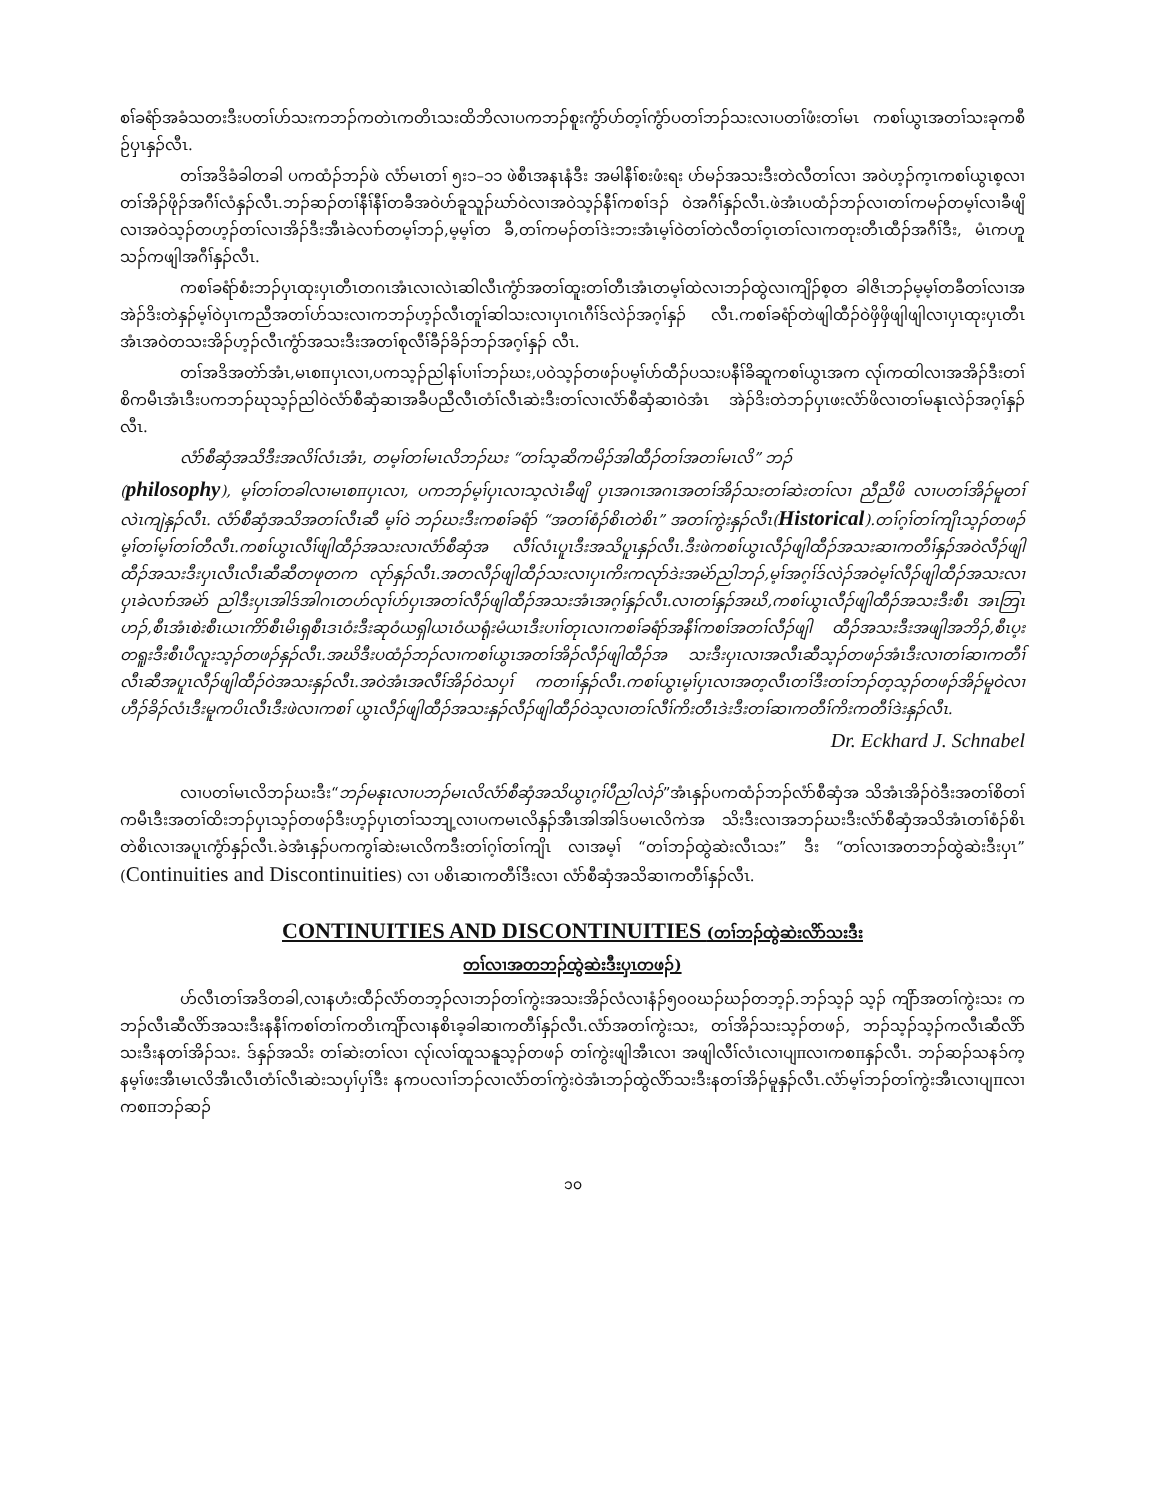စၢ်ခရံာ်အခံသတးဒီးပတၢ်ဟ်သးကဘၣ်ကတဲၤကတိၤသးထိဘိလၢပကဘၣ်စူးကွံာ်ဟ်တ့ၢ်ကွံာ်ပတၢ်ဘၣ်သးလၢပတၢ်ဖံးတၢ်မၤ ကစၢ်ယွၤအတၢ်သးခုကစီဉ်ပှၤနှၣ်လီၤ.
တၢ်အဒိခံခါတခါ ပကထံၣ်ဘၣ်ဖဲ လံာ်မၤတၢ် ၅း၁–၁၁ ဖဲစီၤအနၤနံဒီး အမါနီၢ်စးဖံးရး ဟ်မၣ်အသးဒီးတဲလီတၢ်လၢ အဝဲဟ့ၣ်က့ၤကစၢ်ယွၤစ့လၢတၢ်အိၣ်ဖိုၣ်အဂီၢ်လံနှၣ်လီၤ.ဘၣ်ဆၣ်တၢ်နီၢ်နီၢ်တခီအဝဲဟ်ခူသူၣ်ဃာ်ဝဲလၢအဝဲသ့ၣ်နီၢ်ကစၢ်ဒၣ် ဝဲအဂီၢ်နှၣ်လီၤ.ဖဲအံၤပထံၣ်ဘၣ်လၢတၢ်ကမၣ်တမ့ၢ်လၢခီဖျိလၢအဝဲသ့ၣ်တဟ့ၣ်တၢ်လၢအိၣ်ဒီးအီၤခဲလၢာ်တမ့ၢ်ဘၣ်,မ့မ့ၢ်တ ခီ,တၢ်ကမၣ်တၢ်ဒဲးဘးအံၤမ့ၢ်ဝဲတၢ်တဲလီတၢ်ဝ့ၤတၢ်လၢကတုးတီၤထီၣ်အဂီၢ်ဒီး, မံၤကဟူသၣ်ကဖျါအဂီၢ်နှၣ်လီၤ.
ကစၢ်ခရံာ်စံးဘၣ်ပှၤထုးပှၤတီၤတဂၤအံၤလၢလဲၤဆါလီၤကွံာ်အတၢ်ထူးတၢ်တီၤအံၤတမ့ၢ်ထဲလၢဘၣ်ထွဲလၢကျိၣ်စ့တ ခါဇိၤဘၣ်မ့မ့ၢ်တခီတၢ်လၢအအဲၣ်ဒိးတဲနှၣ်မ့ၢ်ဝဲပှၤကညီအတၢ်ဟ်သးလၢကဘၣ်ဟ့ၣ်လီၤတူၢ်ဆါသးလၢပှၤဂၤဂီၢ်ဒ်လဲၣ်အဂ့ၢ်နှၣ် လီၤ.ကစၢ်ခရံာ်တဲဖျါထီၣ်ဝဲဖှိဖှိဖျါဖျါလၢပှၤထုးပှၤတီၤအံၤအဝဲတသးအိၣ်ဟ့ၣ်လီၤကွံာ်အသးဒီးအတၢ်စုလီၢ်ခီၣ်ခိၣ်ဘၣ်အဂ့ၢ်နှၣ် လီၤ.
တၢ်အဒိအတဲာ်အံၤ,မၤစπပှၤလၢ,ပကသ့ၣ်ညါနၢ်ပၢၢ်ဘၣ်ဃး,ပဝဲသ့ၣ်တဖၣ်ပမ့ၢ်ဟ်ထီၣ်ပသးပနီၢ်ခိဆူကစၢ်ယွၤအက လု၊်ကထါလၢအအိၣ်ဒီးတၢ်စိကမီၤအံၤဒီးပကဘၣ်ဃုသ့ၣ်ညါဝဲလံာ်စီဆှံဆၢအခီပညီလီၤတံၢ်လီၤဆဲးဒီးတၢ်လၢလံာ်စီဆှံဆၢဝဲအံၤ အဲၣ်ဒိးတဲဘၣ်ပှၤဖးလံာ်ဖိလၢတၢ်မနုၤလဲၣ်အဂ့ၢ်နှၣ်လီၤ.
လံာ်စီဆှံအသိဒီးအလိၢ်လံၤအံၤ, တမ့ၢ်တၢ်မၤလိဘၣ်ဃး “တၢ်သ့ဆိကမိၣ်အါထီၣ်တၢ်အတၢ်မၤလိ” ဘၣ်
(philosophy), မ့ၢ်တၢ်တခါလၢမၤစπပှၤလၢ, ပကဘၣ်မ့ၢ်ပှၤလၢသ့လဲၤခီဖျိ ပှၤအဂၤအဂၤအတၢ်အိၣ်သးတၢ်ဆဲးတၢ်လၢ ညီညီဖိ လၢပတၢ်အိၣ်မူတၢ်လဲၤကျဲနှၣ်လီၤ. လံာ်စီဆှံအသိအတၢ်လီၤဆီ မ့ၢ်ဝဲ ဘၣ်ဃးဒီးကစၢ်ခရံာ် “အတၢ်စံၣ်စိၤတဲစိၤ” အတၢ်ကွဲးနှၣ်လီၤ(Historical).တၢ်ဂ့ၢ်တၢ်ကျိၤသ့ၣ်တဖၣ်မ့ၢ်တၢ်မ့ၢ်တၢ်တီလီၤ.ကစၢ်ယွၤလီၢ်ဖျါထီၣ်အသးလၢလံာ်စီဆှံအ လီၢ်လံၤပူၤဒီးအသိပူၤနှၣ်လီၤ.ဒီးဖဲကစၢ်ယွၤလီၣ်ဖျါထီၣ်အသးဆၢကတီၢ်နှၣ်အဝဲလီၣ်ဖျါထီၣ်အသးဒီးပှၤလီၤလီၤဆီဆီတဖုတက လုာ်နှၣ်လီၤ.အတလီၣ်ဖျါထီၣ်သးလၢပှၤကိးကလုာ်ဒဲးအမဲာ်ညါဘၣ်,မ့ၢ်အဂ့ၢ်ဒ်လဲၣ်အဝဲမ့ၢ်လီၣ်ဖျါထီၣ်အသးလၢပှၤခဲလၢာ်အမဲာ် ညါဒီးပှၤအါဒ်အါဂၤတဟ်လုၢ်ဟ်ပှၤအတၢ်လီၣ်ဖျါထီၣ်အသးအံၤအဂ့ၢ်နှၣ်လီၤ.လၢတၢ်နှၣ်အဃိ,ကစၢ်ယွၤလီၣ်ဖျါထီၣ်အသးဒီးစီၤ အၤဘြၤဟၣ်,စီၤအံၤစဲးစီၤယၤကိာ်စီၤမိၤရှစီၤဒၤဝံးဒီးဆုဝံယရှါယၤဝံယရုံးမံယၤဒီးပၢၢ်တုၤလၢကစၢ်ခရံာ်အနီၢ်ကစၢ်အတၢ်လီၣ်ဖျါ ထီၣ်အသးဒီးအဖျါအဘိၣ်,စီၤပ့းတရူးဒီးစီၤပီလူးသ့ၣ်တဖၣ်နှၣ်လီၤ.အဃိဒီးပထံၣ်ဘၣ်လၢကစၢ်ယွၤအတၢ်အိၣ်လီၣ်ဖျါထီၣ်အ သးဒီးပှၤလၢအလီၤဆီသ့ၣ်တဖၣ်အံၤဒီးလၢတၢ်ဆၢကတီၢ်လီၤဆီအပူၤလီၣ်ဖျါထီၣ်ဝဲအသးနှၣ်လီၤ.အဝဲအံၤအလီၢ်အိၣ်ဝဲသပှၢ် ကတၢၢ်နှၣ်လီၤ.ကစၢ်ယွၤမ့ၢ်ပှၤလၢအတ့လီၤတၢ်ဒီးတၢ်ဘၣ်တ့သ့ၣ်တဖၣ်အိၣ်မူဝဲလၢဟီၣ်ခိၣ်လံၤဒီးမူကပိၤလီၤဒီးဖဲလၢကစၢ် ယွၤလီၣ်ဖျါထီၣ်အသးနှၣ်လီၣ်ဖျါထီၣ်ဝဲသ့လၢတၢ်လီၢ်ကိးတီၤဒဲးဒီးတၢ်ဆၢကတီၢ်ကိးကတီၢ်ဒဲးနှၣ်လီၤ.
Dr. Eckhard J. Schnabel
လၢပတၢ်မၤလိဘၣ်ဃးဒီး“ဘၣ်မနုၤလၢပဘၣ်မၤလိလံာ်စီဆှံအသိယွၤဂ့ၢ်ပီညါလဲၣ်”အံၤနှၣ်ပကထံၣ်ဘၣ်လံာ်စီဆှံအ သိအံၤအိၣ်ဝဲဒီးအတၢ်စိတၢ်ကမီၤဒီးအတၢ်ထိးဘၣ်ပှၤသ့ၣ်တဖၣ်ဒီးဟ့ၣ်ပှၤတၢ်သဘျ့လၢပကမၤလိနှၣ်အီၤအါအါဒ်ပမၤလိကဲအ သိးဒီးလၢအဘၣ်ဃးဒီးလံာ်စီဆှံအသိအံၤတၢ်စံၣ်စိၤတဲစိၤလၢအပူၤကွံာ်နှၣ်လီၤ.ခဲအံၤနှၣ်ပကကွၢ်ဆဲးမၤလိကဒီးတၢ်ဂ့ၢ်တၢ်ကျိၤ လၢအမ့ၢ် “တၢ်ဘၣ်ထွဲဆဲးလီၤသး” ဒီး “တၢ်လၢအတဘၣ်ထွဲဆဲးဒီးပှၤ” (Continuities and Discontinuities) လၢ ပစိၤဆၢကတီၢ်ဒီးလၢ လံာ်စီဆှံအသိဆၢကတီၢ်နှၣ်လီၤ.
CONTINUITIES AND DISCONTINUITIES (တၢ်ဘၣ်ထွဲဆဲးလိာ်သးဒီး
တၢ်လၢအတဘၣ်ထွဲဆဲးဒီးပှၤတဖၣ်)
ဟ်လီၤတၢ်အဒိတခါ,လၢနဟံးထီၣ်လံာ်တဘ့ၣ်လၢဘၣ်တၢ်ကွဲးအသးအိၣ်လံလၢနံၣ်၅၀၀ဃၣ်ဃၣ်တဘ့ၣ်.ဘၣ်သ့ၣ် သ့ၣ် ကျိာ်အတၢ်ကွဲးသး ကဘၣ်လီၤဆီလိာ်အသးဒီးနနီၢ်ကစၢ်တၢ်ကတိၤကျိာ်လၢနစိၤခ့ခါဆၢကတီၢ်နှၣ်လီၤ.လံာ်အတၢ်ကွဲးသး, တၢ်အိၣ်သးသ့ၣ်တဖၣ်, ဘၣ်သ့ၣ်သ့ၣ်ကလီၤဆီလိာ်သးဒီးနတၢ်အိၣ်သး. ဒ်နှၣ်အသိး တၢ်ဆဲးတၢ်လၢ လု၊်လၢ်ထူသနူသ့ၣ်တဖၣ် တၢ်ကွဲးဖျါအီၤလၢ အဖျါလီၢ်လံၤလၢပျπလၢကစπနှၣ်လီၤ. ဘၣ်ဆၣ်သနၥ်က့ နမ့ၢ်ဖးအီၤမၤလိအီၤလီၤတံၢ်လီၤဆဲးသပှၢ်ပှၢ်ဒီး နကပလၢၢ်ဘၣ်လၢလံာ်တၢ်ကွဲးဝဲအံၤဘၣ်ထွဲလိာ်သးဒီးနတၢ်အိၣ်မူနှၣ်လီၤ.လံာ်မ့ၢ်ဘၣ်တၢ်ကွဲးအီၤလၢပျπလၢကစπဘၣ်ဆၣ်
၁၀